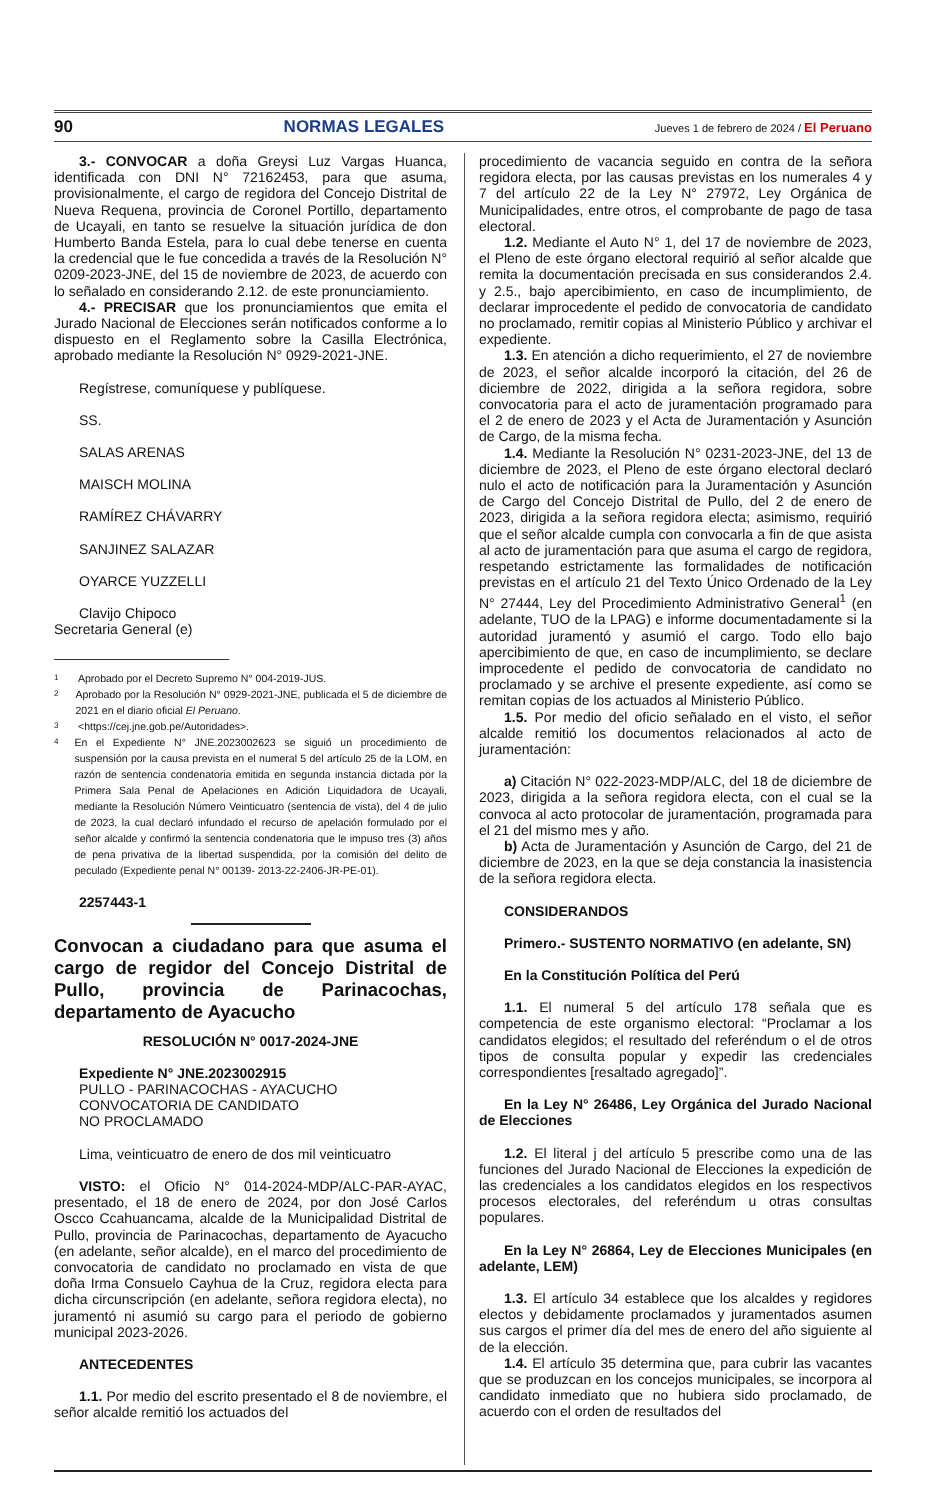90 NORMAS LEGALES Jueves 1 de febrero de 2024 / El Peruano
3.- CONVOCAR a doña Greysi Luz Vargas Huanca, identificada con DNI N° 72162453, para que asuma, provisionalmente, el cargo de regidora del Concejo Distrital de Nueva Requena, provincia de Coronel Portillo, departamento de Ucayali, en tanto se resuelve la situación jurídica de don Humberto Banda Estela, para lo cual debe tenerse en cuenta la credencial que le fue concedida a través de la Resolución N° 0209-2023-JNE, del 15 de noviembre de 2023, de acuerdo con lo señalado en considerando 2.12. de este pronunciamiento.
4.- PRECISAR que los pronunciamientos que emita el Jurado Nacional de Elecciones serán notificados conforme a lo dispuesto en el Reglamento sobre la Casilla Electrónica, aprobado mediante la Resolución N° 0929-2021-JNE.
Regístrese, comuníquese y publíquese.
SS.
SALAS ARENAS
MAISCH MOLINA
RAMÍREZ CHÁVARRY
SANJINEZ SALAZAR
OYARCE YUZZELLI
Clavijo Chipoco
Secretaria General (e)
1 Aprobado por el Decreto Supremo N° 004-2019-JUS.
2 Aprobado por la Resolución N° 0929-2021-JNE, publicada el 5 de diciembre de 2021 en el diario oficial El Peruano.
3 <https://cej.jne.gob.pe/Autoridades>.
4 En el Expediente N° JNE.2023002623 se siguió un procedimiento de suspensión por la causa prevista en el numeral 5 del artículo 25 de la LOM, en razón de sentencia condenatoria emitida en segunda instancia dictada por la Primera Sala Penal de Apelaciones en Adición Liquidadora de Ucayali, mediante la Resolución Número Veinticuatro (sentencia de vista), del 4 de julio de 2023, la cual declaró infundado el recurso de apelación formulado por el señor alcalde y confirmó la sentencia condenatoria que le impuso tres (3) años de pena privativa de la libertad suspendida, por la comisión del delito de peculado (Expediente penal N° 00139- 2013-22-2406-JR-PE-01).
2257443-1
Convocan a ciudadano para que asuma el cargo de regidor del Concejo Distrital de Pullo, provincia de Parinacochas, departamento de Ayacucho
RESOLUCIÓN N° 0017-2024-JNE
Expediente N° JNE.2023002915
PULLO - PARINACOCHAS - AYACUCHO
CONVOCATORIA DE CANDIDATO
NO PROCLAMADO
Lima, veinticuatro de enero de dos mil veinticuatro
VISTO: el Oficio N° 014-2024-MDP/ALC-PAR-AYAC, presentado, el 18 de enero de 2024, por don José Carlos Oscco Ccahuancama, alcalde de la Municipalidad Distrital de Pullo, provincia de Parinacochas, departamento de Ayacucho (en adelante, señor alcalde), en el marco del procedimiento de convocatoria de candidato no proclamado en vista de que doña Irma Consuelo Cayhua de la Cruz, regidora electa para dicha circunscripción (en adelante, señora regidora electa), no juramentó ni asumió su cargo para el periodo de gobierno municipal 2023-2026.
ANTECEDENTES
1.1. Por medio del escrito presentado el 8 de noviembre, el señor alcalde remitió los actuados del
procedimiento de vacancia seguido en contra de la señora regidora electa, por las causas previstas en los numerales 4 y 7 del artículo 22 de la Ley N° 27972, Ley Orgánica de Municipalidades, entre otros, el comprobante de pago de tasa electoral.
1.2. Mediante el Auto N° 1, del 17 de noviembre de 2023, el Pleno de este órgano electoral requirió al señor alcalde que remita la documentación precisada en sus considerandos 2.4. y 2.5., bajo apercibimiento, en caso de incumplimiento, de declarar improcedente el pedido de convocatoria de candidato no proclamado, remitir copias al Ministerio Público y archivar el expediente.
1.3. En atención a dicho requerimiento, el 27 de noviembre de 2023, el señor alcalde incorporó la citación, del 26 de diciembre de 2022, dirigida a la señora regidora, sobre convocatoria para el acto de juramentación programado para el 2 de enero de 2023 y el Acta de Juramentación y Asunción de Cargo, de la misma fecha.
1.4. Mediante la Resolución N° 0231-2023-JNE, del 13 de diciembre de 2023, el Pleno de este órgano electoral declaró nulo el acto de notificación para la Juramentación y Asunción de Cargo del Concejo Distrital de Pullo, del 2 de enero de 2023, dirigida a la señora regidora electa; asimismo, requirió que el señor alcalde cumpla con convocarla a fin de que asista al acto de juramentación para que asuma el cargo de regidora, respetando estrictamente las formalidades de notificación previstas en el artículo 21 del Texto Único Ordenado de la Ley N° 27444, Ley del Procedimiento Administrativo General<sup>1</sup> (en adelante, TUO de la LPAG) e informe documentadamente si la autoridad juramentó y asumió el cargo. Todo ello bajo apercibimiento de que, en caso de incumplimiento, se declare improcedente el pedido de convocatoria de candidato no proclamado y se archive el presente expediente, así como se remitan copias de los actuados al Ministerio Público.
1.5. Por medio del oficio señalado en el visto, el señor alcalde remitió los documentos relacionados al acto de juramentación:
a) Citación N° 022-2023-MDP/ALC, del 18 de diciembre de 2023, dirigida a la señora regidora electa, con el cual se la convoca al acto protocolar de juramentación, programada para el 21 del mismo mes y año.
b) Acta de Juramentación y Asunción de Cargo, del 21 de diciembre de 2023, en la que se deja constancia la inasistencia de la señora regidora electa.
CONSIDERANDOS
Primero.- SUSTENTO NORMATIVO (en adelante, SN)
En la Constitución Política del Perú
1.1. El numeral 5 del artículo 178 señala que es competencia de este organismo electoral: “Proclamar a los candidatos elegidos; el resultado del referéndum o el de otros tipos de consulta popular y expedir las credenciales correspondientes [resaltado agregado]”.
En la Ley N° 26486, Ley Orgánica del Jurado Nacional de Elecciones
1.2. El literal j del artículo 5 prescribe como una de las funciones del Jurado Nacional de Elecciones la expedición de las credenciales a los candidatos elegidos en los respectivos procesos electorales, del referéndum u otras consultas populares.
En la Ley N° 26864, Ley de Elecciones Municipales (en adelante, LEM)
1.3. El artículo 34 establece que los alcaldes y regidores electos y debidamente proclamados y juramentados asumen sus cargos el primer día del mes de enero del año siguiente al de la elección.
1.4. El artículo 35 determina que, para cubrir las vacantes que se produzcan en los concejos municipales, se incorpora al candidato inmediato que no hubiera sido proclamado, de acuerdo con el orden de resultados del